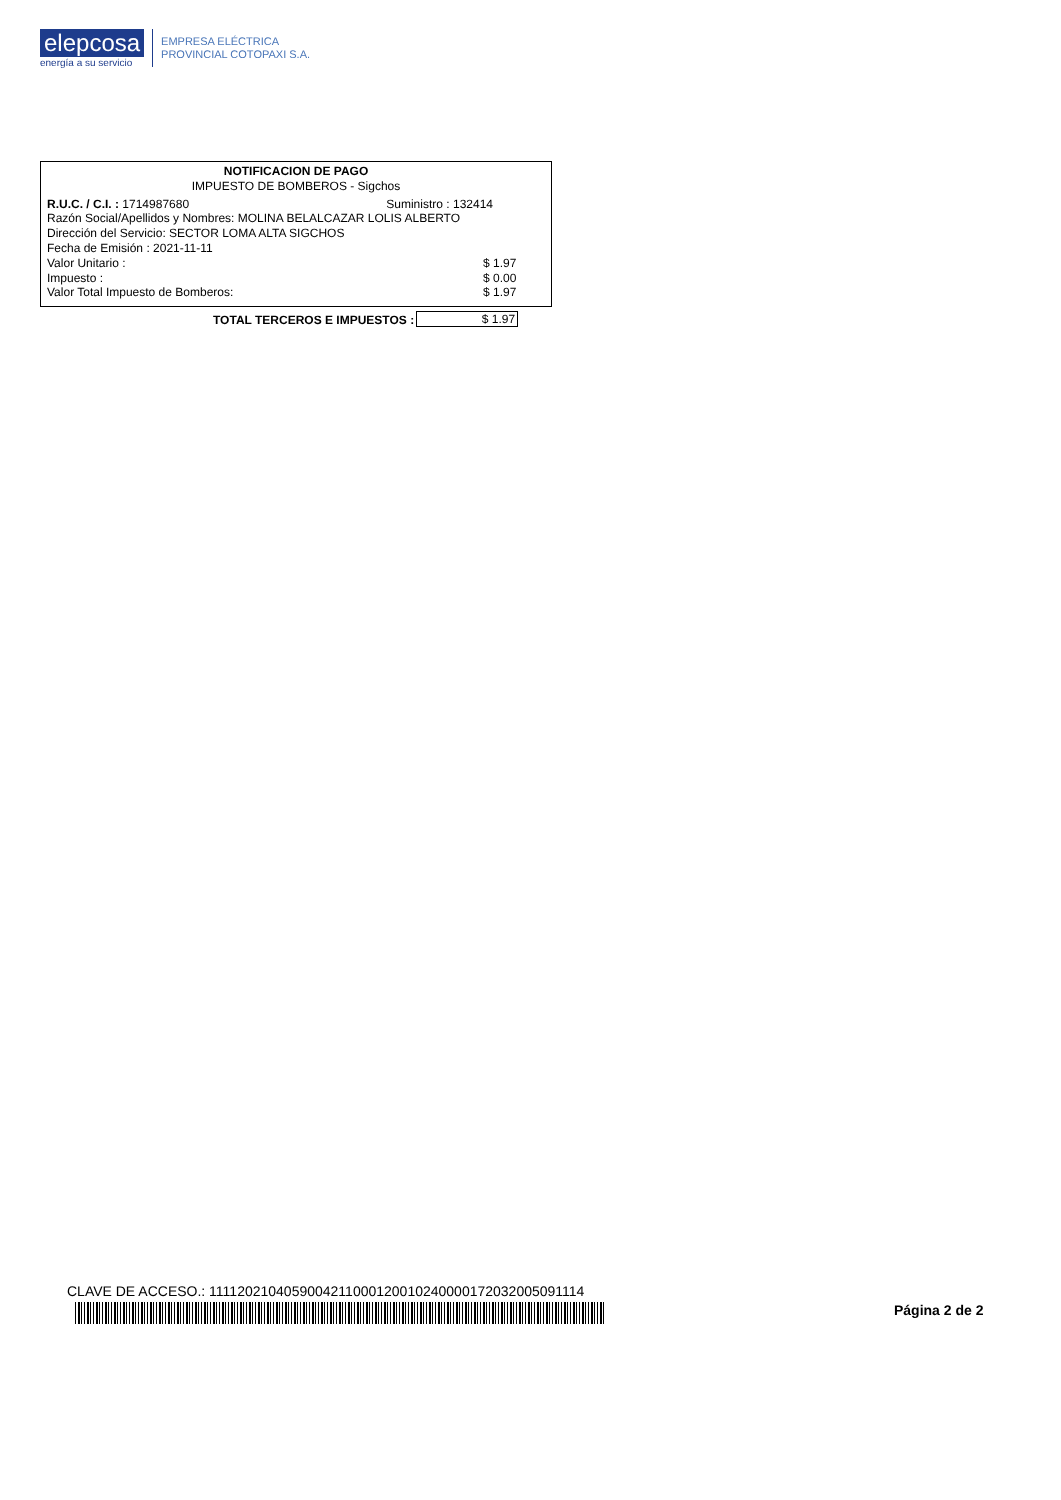elepcosa
energía a su servicio
EMPRESA ELÉCTRICA
PROVINCIAL COTOPAXI S.A.
NOTIFICACION DE PAGO
IMPUESTO DE BOMBEROS - Sigchos
R.U.C. / C.I. : 1714987680 Suministro : 132414
Razón Social/Apellidos y Nombres: MOLINA BELALCAZAR LOLIS ALBERTO
Dirección del Servicio: SECTOR LOMA ALTA SIGCHOS
Fecha de Emisión : 2021-11-11
Valor Unitario : $ 1.97
Impuesto : $ 0.00
Valor Total Impuesto de Bomberos: $ 1.97
TOTAL TERCEROS E IMPUESTOS : $ 1.97
CLAVE DE ACCESO.: 1111202104059004211000120010240000172032005091114
Página 2 de 2